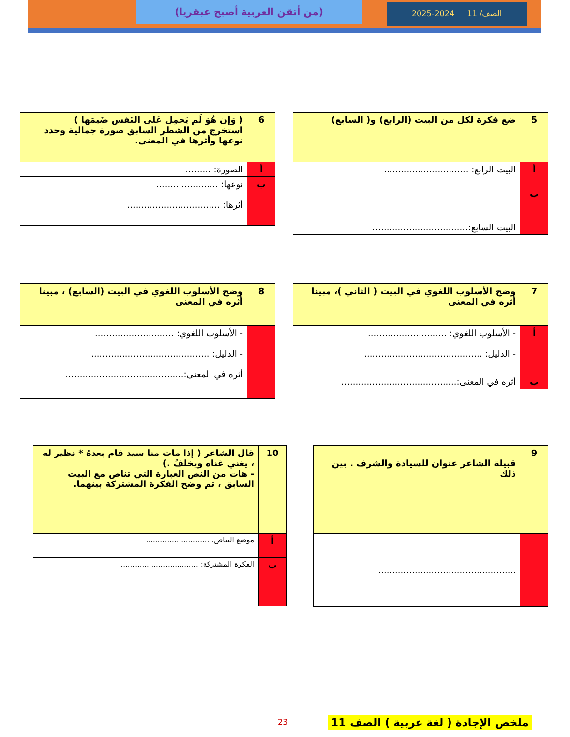الصف/ 11 2024-2025
(من أتقن العربية أصبح عبقريا)
| 5 | ضع فكرة لكل من البيت (الرابع) و( السابع) |
| أ | البيت الرابع: .............................. |
| ب | البيت السابع:.................................. |
| 6 | ( وَإن هُوَ لَم يَحمِل عَلى النَفس ضَيمَها ) استخرج من الشطر السابق صورة جمالية وحدد نوعها وأثرها في المعنى. |
| أ | الصورة: ......... |
| ب | نوعها: ...................... أثرها: ................................. |
| 7 | وضح الأسلوب اللغوي في البيت ( الثاني )، مبينا أثره في المعنى |
| أ | - الأسلوب اللغوي: ............................ - الدليل: .......................................... |
| ب | أثره في المعنى:......................................... |
| 8 | وضح الأسلوب اللغوي في البيت (السابع) ، مبينا أثره في المعنى |
| | - الأسلوب اللغوي: ............................ - الدليل: .......................................... أثره في المعنى:.......................................... |
| 9 | قبيلة الشاعر عنوان للسيادة والشرف . بين ذلك |
| | ................................................. |
| 10 | قال الشاعر ( إذا مات منا سيد قام بعدهُ * نظير له ، يغني غناه ويخلفُ .) - هات من النص العبارة التي تناص مع البيت السابق ، ثم وضح الفكرة المشتركة بينهما. |
| أ | موضع التناص: ........................... |
| ب | الفكرة المشتركة: ................................. |
23
ملخص الإجادة ( لغة عربية ) الصف 11